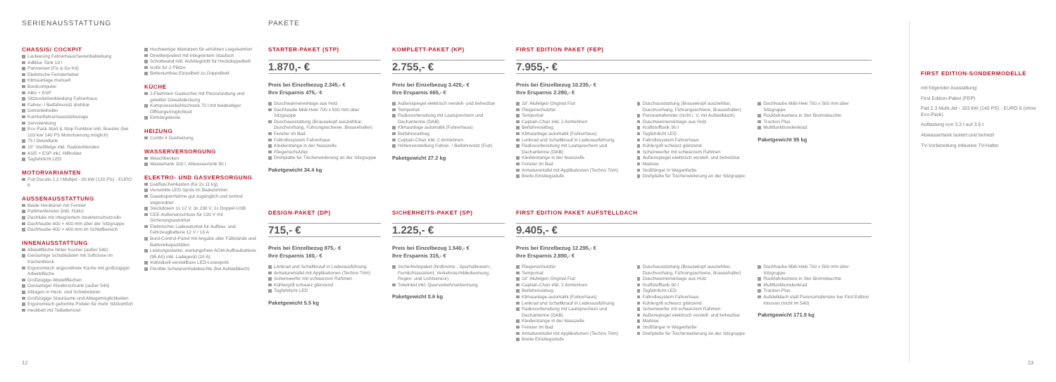SERIENAUSSTATTUNG
CHASSIS/ COCKPIT
Lackierung Fahrerhaus/Serienbeklebung
AdBlue Tank 19 l
Pannenset (Fix & Go Kit)
Elektrische Fensterheber
Klimaanlage manuell
Bordcomputer
ABS + ESP
Sitzsockelverkleidung Fahrerhaus
Fahrer- / Beifahrersitz drehbar
Getränkehalter
Komfortfahrerhaussitzbezüge
Servolenkung
Eco Pack Start & Stop Funktion inkl. Booster (bei 103 kw/ 140 PS Motorisierung möglich)
75 l Dieseltank
15" Stahlfelge inkl. Radzierblenden
ASR + ESP inkl. Hillholder
Tagfahrlicht LED
MOTORVARIANTEN
Fiat Ducato 2,2 l Multijet - 88 kW (120 PS) - EURO 6
AUSSENAUSSTATTUNG
Beide Hecktüren mit Fenster
Rahmenfenster (inkl. Rollo)
Dachluke mit integriertem Insektenschutzrollo
Dachhaube 400 × 400 mm über der Sitzgruppe
Dachhaube 400 × 400 mm im Schlafbereich
INNENAUSSTATTUNG
Abstellfläche hinter Kocher (außer 540)
Geräumige Schubkästen mit Softclose im Küchenblock
Ergonomisch angeordnete Küche mit großzügiger Arbeitsfläche
Großzügige Abstellflächen
Geräumiger Kleiderschrank (außer 540)
Ablagen in Heck- und Schiebetüren
Großzügige Stauräume und Ablagemöglichkeiten
Ergonomisch geformte Polster für mehr Sitzkomfort
Heckbett mit Teillattenrost
Hochwertige Matratzen für erhöhten Liegekomfort
Dinettenpodest mit integriertem Staufach
Schottwand inkl. Aufstiegstritt für Heckdoppelbett
Isofix für 2 Plätze
Bettenumbau Einzelbett zu Doppelbett
KÜCHE
2-Flammen Gaskocher mit Piezozündung und geteilter Glasabdeckung
Kompressorkühlschrank 70 l mit beidseitiger Öffnungsmöglichkeit
Einhängeleiste
HEIZUNG
Combi 4 Gasheizung
WASSERVERSORGUNG
Waschbecken
Wassertank 100 l, Abwassertank 90 l
ELEKTRO- UND GASVERSORGUNG
Gasflaschenkasten (für 2x 11 kg)
Versenkte LED-Spots im Badezimmer
Gasabsperrhähne gut zugänglich und zentral angeordnet
Steckdosen 1x 12 V, 3x 230 V, 1x Doppel-USB
CEE-Außenanschluss für 230 V mit Sicherungsautomat
Elektrischer Ladeautomat für Aufbau- und Fahrzeugbatterie 12 V / 18 A
Bord-Control-Panel mit Angabe aller Füllstände und Batteriekapazitäten
Leistungsstarke, wartungsfreie AGM-Aufbaubatterie (95 Ah) inkl. Ladegerät (18 A)
Individuell verstellbare LED-Lesespots
Flexible Schwanenhalsleuchte (bei Aufstelldach)
PAKETE
STARTER-PAKET (STP)
1.870,- €
Preis bei Einzelbezug 2.345,- €
Ihre Ersparnis 475,- €
Duschwanneneinlage aus Holz
Dachhaube Midi-Heki 700 x 500 mm über Sitzgruppe
Duschausstattung (Brausekopf ausziehbar, Duschvorhang, Führungsschiene, Brausehalter)
Fenster im Bad
Faltrollosystem Fahrerhaus
Kleiderstange in der Nasszelle
Fliegenschutztür
Drehplatte für Tischerweiterung an der Sitzgruppe
Paketgewicht 34.4 kg
KOMPLETT-PAKET (KP)
2.755,- €
Preis bei Einzelbezug 3.420,- €
Ihre Ersparnis 665,- €
Außenspiegel elektrisch verstell- und beheizbar
Tempomat
Radiovorbereitung mit Lautsprechern und Dachantenne (DAB)
Klimaanlage automatik (Fahrerhaus)
Beifahrerairbag
Captain-Chair inkl. 2 Armlehnen
Höhenverstellung Fahrer- / Beifahrersitz (Fiat)
Paketgewicht 27.2 kg
FIRST EDITION PAKET (FEP)
7.955,- €
Preis bei Einzelbezug 10.235,- €
Ihre Ersparnis 2.280,- €
16" Alufelgen Original Fiat
Fliegenschutztür
Tempomat
Captain-Chair inkl. 2 Armlehnen
Beifahrerairbag
Klimaanlage automatik (Fahrerhaus)
Lenkrad und Schaltknauf in Lederausführung
Radiovorbereitung mit Lautsprechern und Dachantenne (DAB)
Kleiderstange in der Nasszelle
Fenster im Bad
Armaturentafel mit Applikationen (Techno Trim)
Breite Einstiegsstufe
Duschausstattung (Brausekopf ausziehbar, Duschvorhang, Führungsschiene, Brausehalter)
Panoramafenster (nicht i. V. mit Aufstelldach)
Duschwanneneinlage aus Holz
Kraftstofftank 90 l
Tagfahrlicht LED
Faltrollosystem Fahrerhaus
Kühlergrill schwarz glänzend
Scheinwerfer mit schwarzem Rahmen
Außenspiegel elektrisch verstell- und beheizbar
Markise
Stoßfänger in Wagenfarbe
Drehplatte für Tischerweiterung an der Sitzgruppe
Dachhaube Midi-Heki 700 x 500 mm über Sitzgruppe
Rückfahrkamera in 3ter Bremsleuchte
Traction Plus
Multifunktionslenkrad
Paketgewicht 95 kg
DESIGN-PAKET (DP)
715,- €
Preis bei Einzelbezug 875,- €
Ihre Ersparnis 160,- €
Lenkrad und Schaltknauf in Lederausführung
Armaturentafel mit Applikationen (Techno Trim)
Scheinwerfer mit schwarzem Rahmen
Kühlergrill schwarz glänzend
Tagfahrlicht LED
Paketgewicht 5.5 kg
SICHERHEITS-PAKET (SP)
1.225,- €
Preis bei Einzelbezug 1.540,- €
Ihre Ersparnis 315,- €
Sicherheitspaket (Notbrems-, Spurhaltewarn-, Fernlichtassistent, Verkehrsschilderkennung, Regen- und Lichtsensor)
Totwinkel inkl. Querverkehrserkennung
Paketgewicht 0.6 kg
FIRST EDITION PAKET AUFSTELLDACH
9.405,- €
Preis bei Einzelbezug 12.295,- €
Ihre Ersparnis 2.890,- €
Fliegenschutztür
Tempomat
16" Alufelgen Original Fiat
Captain-Chair inkl. 2 Armlehnen
Beifahrerairbag
Klimaanlage automatik (Fahrerhaus)
Lenkrad und Schaltknauf in Lederausführung
Radiovorbereitung mit Lautsprechern und Dachantenne (DAB)
Kleiderstange in der Nasszelle
Fenster im Bad
Armaturentafel mit Applikationen (Techno Trim)
Breite Einstiegsstufe
Duschausstattung (Brausekopf ausziehbar, Duschvorhang, Führungsschiene, Brausehalter)
Duschwanneneinlage aus Holz
Kraftstofftank 90 l
Tagfahrlicht LED
Faltrollosystem Fahrerhaus
Kühlergrill schwarz glänzend
Scheinwerfer mit schwarzem Rahmen
Außenspiegel elektrisch verstell- und beheizbar
Markise
Stoßfänger in Wagenfarbe
Drehplatte für Tischerweiterung an der Sitzgruppe
Dachhaube Midi-Heki 700 x 500 mm über Sitzgruppe
Rückfahrkamera in 3ter Bremsleuchte
Multifunktionslenkrad
Traction Plus
Aufstelldach statt Panoramafenster bei First Edition Innovan (nicht im 540)
Paketgewicht 171.9 kg
FIRST EDITION-SONDERMODELLE
mit folgender Ausstattung:
First Edition-Paket (FEP)
Fiat 2,3 Multi-Jet - 103 kW (140 PS) - EURO 6 (ohne Eco Pack)
Auflastung von 3,3 t auf 3.5 t
Abwassertank isoliert und beheizt
TV-Vorbereitung inklusive TV-Halter
12 13